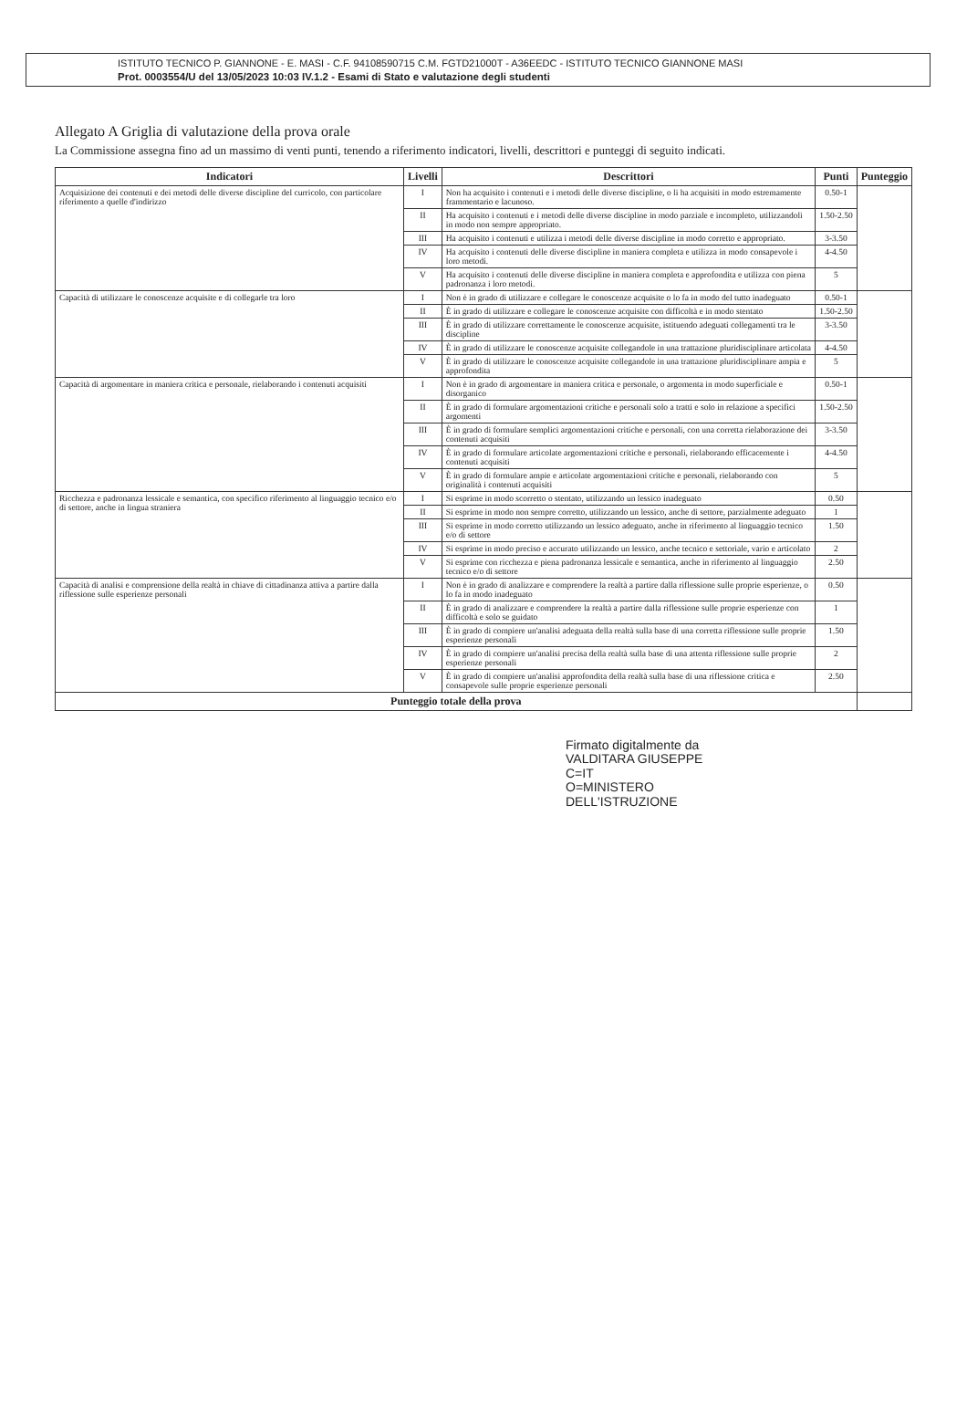ISTITUTO TECNICO P. GIANNONE - E. MASI - C.F. 94108590715 C.M. FGTD21000T - A36EEDC - ISTITUTO TECNICO GIANNONE MASI
Prot. 0003554/U del 13/05/2023 10:03 IV.1.2 - Esami di Stato e valutazione degli studenti
Allegato A Griglia di valutazione della prova orale
La Commissione assegna fino ad un massimo di venti punti, tenendo a riferimento indicatori, livelli, descrittori e punteggi di seguito indicati.
| Indicatori | Livelli | Descrittori | Punti | Punteggio |
| --- | --- | --- | --- | --- |
| Acquisizione dei contenuti e dei metodi delle diverse discipline del curricolo, con particolare riferimento a quelle d'indirizzo | I | Non ha acquisito i contenuti e i metodi delle diverse discipline, o li ha acquisiti in modo estremamente frammentario e lacunoso. | 0.50-1 | |
| | II | Ha acquisito i contenuti e i metodi delle diverse discipline in modo parziale e incompleto, utilizzandoli in modo non sempre appropriato. | 1.50-2.50 | |
| | III | Ha acquisito i contenuti e utilizza i metodi delle diverse discipline in modo corretto e appropriato. | 3-3.50 | |
| | IV | Ha acquisito i contenuti delle diverse discipline in maniera completa e utilizza in modo consapevole i loro metodi. | 4-4.50 | |
| | V | Ha acquisito i contenuti delle diverse discipline in maniera completa e approfondita e utilizza con piena padronanza i loro metodi. | 5 | |
| Capacità di utilizzare le conoscenze acquisite e di collegarle tra loro | I | Non è in grado di utilizzare e collegare le conoscenze acquisite o lo fa in modo del tutto inadeguato | 0.50-1 | |
| | II | È in grado di utilizzare e collegare le conoscenze acquisite con difficoltà e in modo stentato | 1.50-2.50 | |
| | III | È in grado di utilizzare correttamente le conoscenze acquisite, istituendo adeguati collegamenti tra le discipline | 3-3.50 | |
| | IV | È in grado di utilizzare le conoscenze acquisite collegandole in una trattazione pluridisciplinare articolata | 4-4.50 | |
| | V | È in grado di utilizzare le conoscenze acquisite collegandole in una trattazione pluridisciplinare ampia e approfondita | 5 | |
| Capacità di argomentare in maniera critica e personale, rielaborando i contenuti acquisiti | I | Non è in grado di argomentare in maniera critica e personale, o argomenta in modo superficiale e disorganico | 0.50-1 | |
| | II | È in grado di formulare argomentazioni critiche e personali solo a tratti e solo in relazione a specifici argomenti | 1.50-2.50 | |
| | III | È in grado di formulare semplici argomentazioni critiche e personali, con una corretta rielaborazione dei contenuti acquisiti | 3-3.50 | |
| | IV | È in grado di formulare articolate argomentazioni critiche e personali, rielaborando efficacemente i contenuti acquisiti | 4-4.50 | |
| | V | È in grado di formulare ampie e articolate argomentazioni critiche e personali, rielaborando con originalità i contenuti acquisiti | 5 | |
| Ricchezza e padronanza lessicale e semantica, con specifico riferimento al linguaggio tecnico e/o di settore, anche in lingua straniera | I | Si esprime in modo scorretto o stentato, utilizzando un lessico inadeguato | 0.50 | |
| | II | Si esprime in modo non sempre corretto, utilizzando un lessico, anche di settore, parzialmente adeguato | 1 | |
| | III | Si esprime in modo corretto utilizzando un lessico adeguato, anche in riferimento al linguaggio tecnico e/o di settore | 1.50 | |
| | IV | Si esprime in modo preciso e accurato utilizzando un lessico, anche tecnico e settoriale, vario e articolato | 2 | |
| | V | Si esprime con ricchezza e piena padronanza lessicale e semantica, anche in riferimento al linguaggio tecnico e/o di settore | 2.50 | |
| Capacità di analisi e comprensione della realtà in chiave di cittadinanza attiva a partire dalla riflessione sulle esperienze personali | I | Non è in grado di analizzare e comprendere la realtà a partire dalla riflessione sulle proprie esperienze, o lo fa in modo inadeguato | 0.50 | |
| | II | È in grado di analizzare e comprendere la realtà a partire dalla riflessione sulle proprie esperienze con difficoltà e solo se guidato | 1 | |
| | III | È in grado di compiere un'analisi adeguata della realtà sulla base di una corretta riflessione sulle proprie esperienze personali | 1.50 | |
| | IV | È in grado di compiere un'analisi precisa della realtà sulla base di una attenta riflessione sulle proprie esperienze personali | 2 | |
| | V | È in grado di compiere un'analisi approfondita della realtà sulla base di una riflessione critica e consapevole sulle proprie esperienze personali | 2.50 | |
| Punteggio totale della prova | | | | |
Firmato digitalmente da
VALDITARA GIUSEPPE
C=IT
O=MINISTERO
DELL'ISTRUZIONE